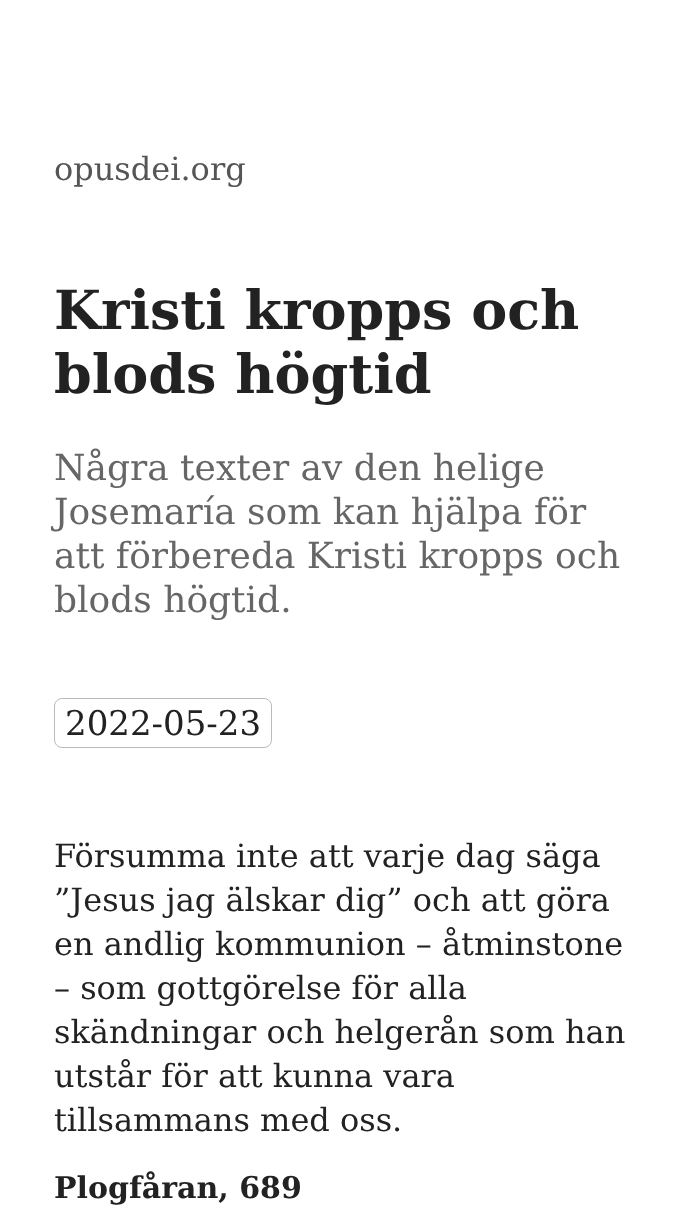opusdei.org
Kristi kropps och blods högtid
Några texter av den helige Josemaría som kan hjälpa för att förbereda Kristi kropps och blods högtid.
2022-05-23
Försumma inte att varje dag säga ”Jesus jag älskar dig” och att göra en andlig kommunion – åtminstone – som gottgörelse för alla skändningar och helgerån som han utstår för att kunna vara tillsammans med oss.
Plogfåran, 689